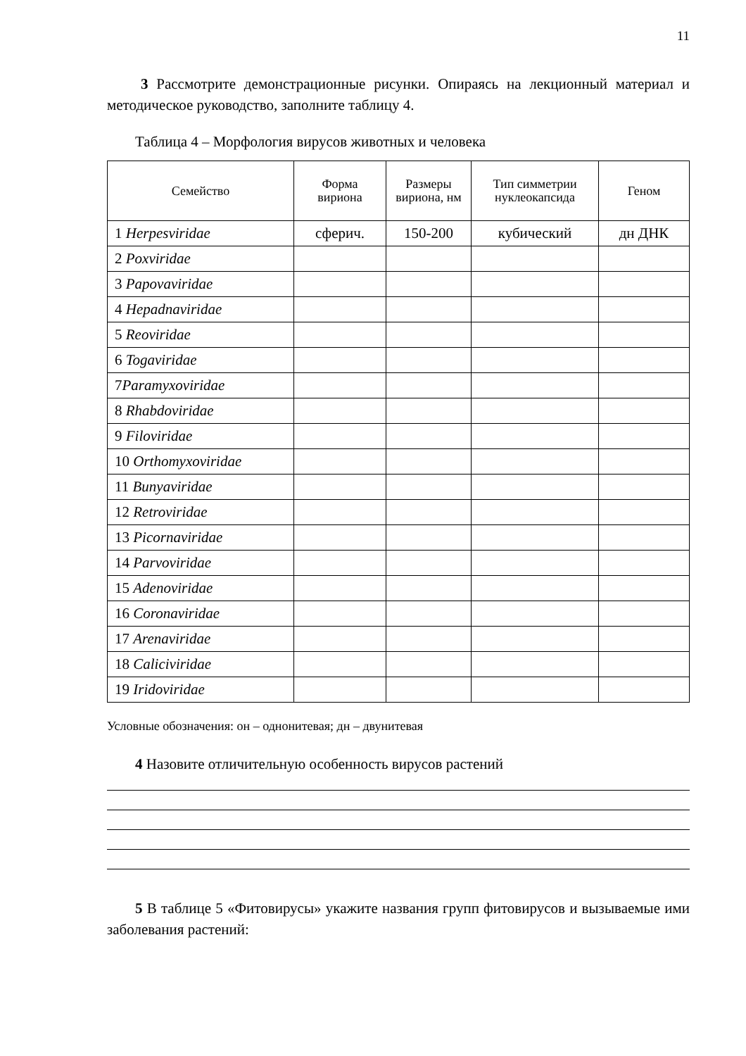11
3 Рассмотрите демонстрационные рисунки. Опираясь на лекционный материал и методическое руководство, заполните таблицу 4.
Таблица 4 – Морфология вирусов животных и человека
| Семейство | Форма вириона | Размеры вириона, нм | Тип симметрии нуклеокапсида | Геном |
| --- | --- | --- | --- | --- |
| 1 Herpesviridae | сферич. | 150-200 | кубический | дн ДНК |
| 2 Poxviridae | | | | |
| 3 Papovaviridae | | | | |
| 4 Hepadnaviridae | | | | |
| 5 Reoviridae | | | | |
| 6 Togaviridae | | | | |
| 7 Paramyxoviridae | | | | |
| 8 Rhabdoviridae | | | | |
| 9 Filoviridae | | | | |
| 10 Orthomyxoviridae | | | | |
| 11 Bunyaviridae | | | | |
| 12 Retroviridae | | | | |
| 13 Picornaviridae | | | | |
| 14 Parvoviridae | | | | |
| 15 Adenoviridae | | | | |
| 16 Coronaviridae | | | | |
| 17 Arenaviridae | | | | |
| 18 Caliciviridae | | | | |
| 19 Iridoviridae | | | | |
Условные обозначения: он – однонитевая; дн – двунитевая
4 Назовите отличительную особенность вирусов растений
5 В таблице 5 «Фитовирусы» укажите названия групп фитовирусов и вызываемые ими заболевания растений: